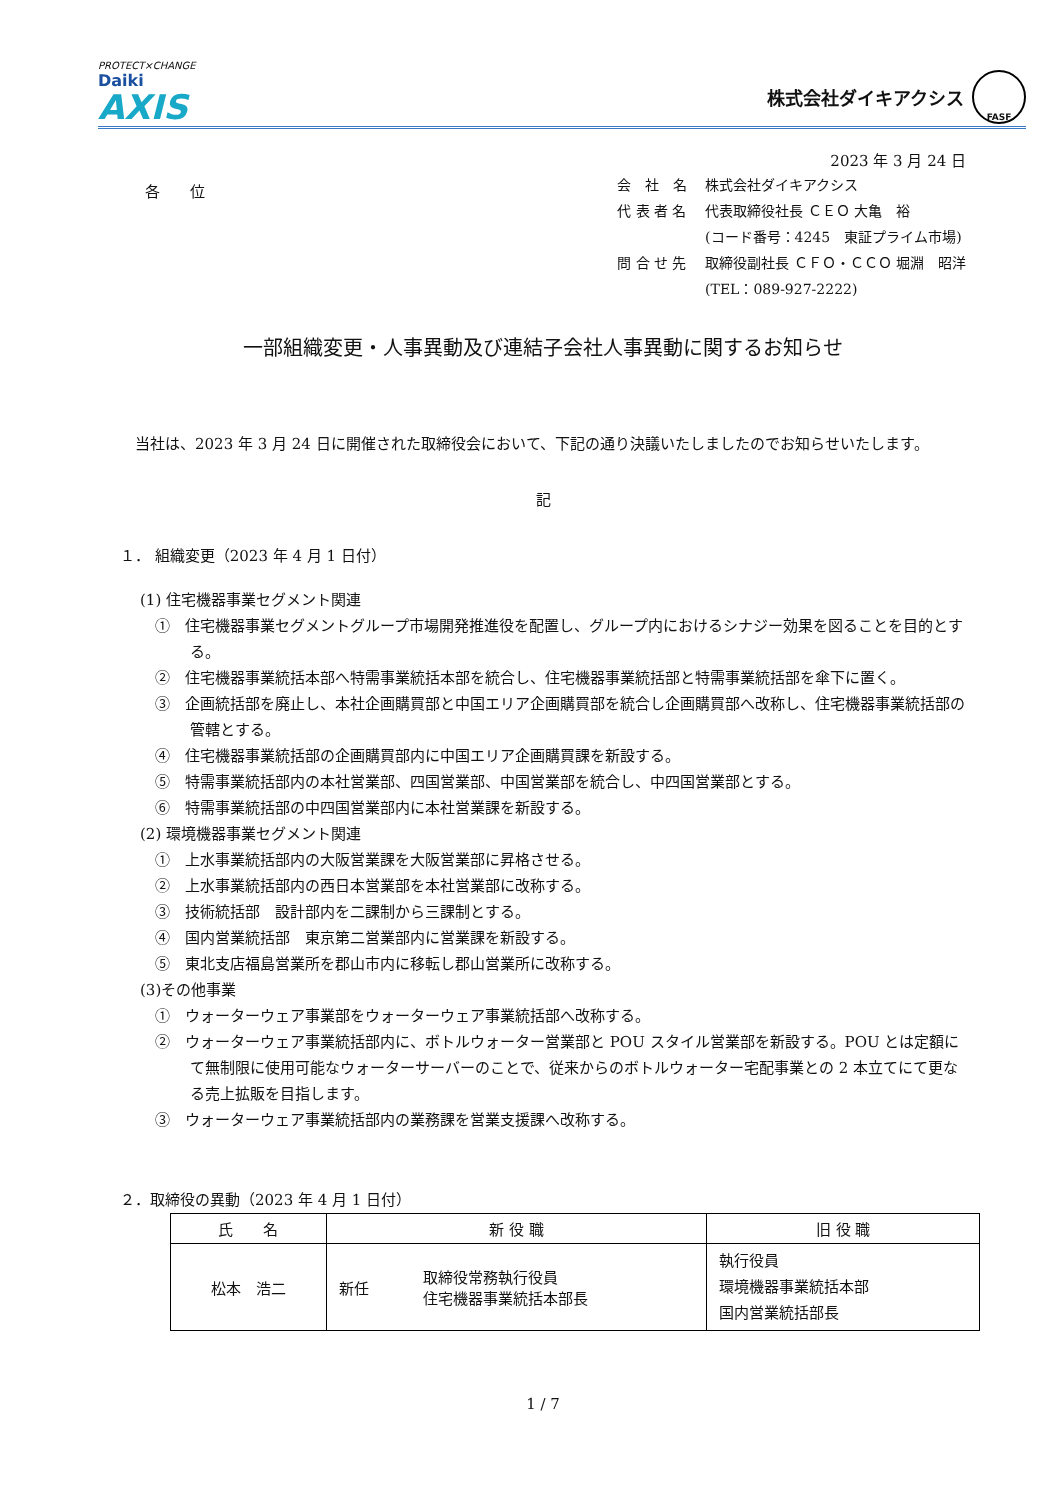PROTECT×CHANGE
Daiki
AXIS
株式会社ダイキアクシス
FASF
2023 年 3 月 24 日
各　　位
| 会 社 名 | 株式会社ダイキアクシス |
| 代 表 者 名 | 代表取締役社長 ＣＥＯ 大亀 裕 |
| | (コード番号：4245 東証プライム市場) |
| 問 合 せ 先 | 取締役副社長 ＣＦＯ・ＣＣＯ 堀淵 昭洋 |
| | (TEL：089-927-2222) |
一部組織変更・人事異動及び連結子会社人事異動に関するお知らせ
　当社は、2023 年 3 月 24 日に開催された取締役会において、下記の通り決議いたしましたのでお知らせいたします。
記
１． 組織変更（2023 年 4 月 1 日付）
(1) 住宅機器事業セグメント関連
①　住宅機器事業セグメントグループ市場開発推進役を配置し、グループ内におけるシナジー効果を図ることを目的とする。
②　住宅機器事業統括本部へ特需事業統括本部を統合し、住宅機器事業統括部と特需事業統括部を傘下に置く。
③　企画統括部を廃止し、本社企画購買部と中国エリア企画購買部を統合し企画購買部へ改称し、住宅機器事業統括部の管轄とする。
④　住宅機器事業統括部の企画購買部内に中国エリア企画購買課を新設する。
⑤　特需事業統括部内の本社営業部、四国営業部、中国営業部を統合し、中四国営業部とする。
⑥　特需事業統括部の中四国営業部内に本社営業課を新設する。
(2) 環境機器事業セグメント関連
①　上水事業統括部内の大阪営業課を大阪営業部に昇格させる。
②　上水事業統括部内の西日本営業部を本社営業部に改称する。
③　技術統括部　設計部内を二課制から三課制とする。
④　国内営業統括部　東京第二営業部内に営業課を新設する。
⑤　東北支店福島営業所を郡山市内に移転し郡山営業所に改称する。
(3)その他事業
①　ウォーターウェア事業部をウォーターウェア事業統括部へ改称する。
②　ウォーターウェア事業統括部内に、ボトルウォーター営業部と POU スタイル営業部を新設する。POU とは定額にて無制限に使用可能なウォーターサーバーのことで、従来からのボトルウォーター宅配事業との 2 本立てにて更なる売上拡販を目指します。
③　ウォーターウェア事業統括部内の業務課を営業支援課へ改称する。
２．取締役の異動（2023 年 4 月 1 日付）
| 氏 名 | 新 役 職 | | 旧 役 職 |
| --- | --- | --- | --- |
| 松本 浩二 | 新任 | 取締役常務執行役員 住宅機器事業統括本部長 | 執行役員 環境機器事業統括本部 国内営業統括部長 |
1 / 7